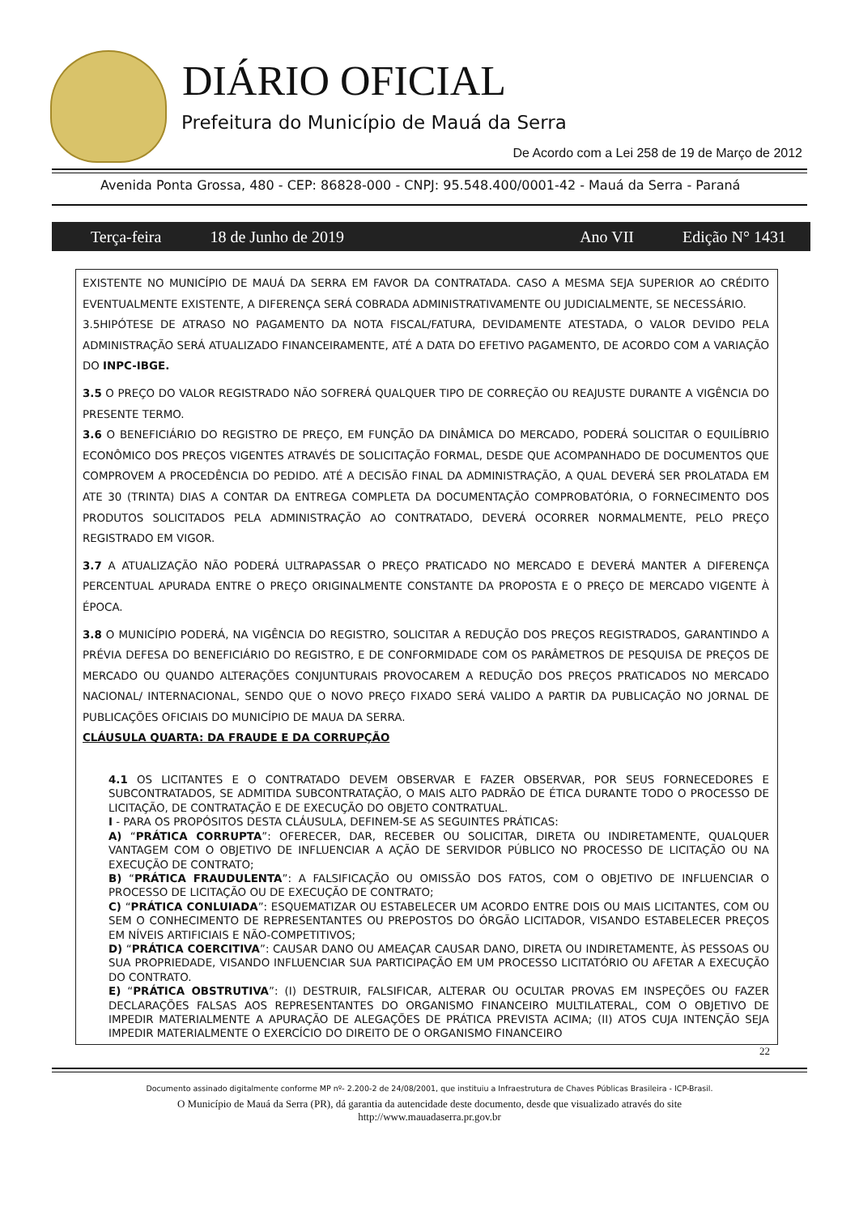DIÁRIO OFICIAL
Prefeitura do Município de Mauá da Serra
De Acordo com a Lei 258 de 19 de Março de 2012
Avenida Ponta Grossa, 480 - CEP: 86828-000 - CNPJ: 95.548.400/0001-42 - Mauá da Serra - Paraná
Terça-feira 18 de Junho de 2019 Ano VII Edição N° 1431
EXISTENTE NO MUNICÍPIO DE MAUÁ DA SERRA EM FAVOR DA CONTRATADA. CASO A MESMA SEJA SUPERIOR AO CRÉDITO EVENTUALMENTE EXISTENTE, A DIFERENÇA SERÁ COBRADA ADMINISTRATIVAMENTE OU JUDICIALMENTE, SE NECESSÁRIO.
3.5HIPÓTESE DE ATRASO NO PAGAMENTO DA NOTA FISCAL/FATURA, DEVIDAMENTE ATESTADA, O VALOR DEVIDO PELA ADMINISTRAÇÃO SERÁ ATUALIZADO FINANCEIRAMENTE, ATÉ A DATA DO EFETIVO PAGAMENTO, DE ACORDO COM A VARIAÇÃO DO INPC-IBGE.
3.5 O PREÇO DO VALOR REGISTRADO NÃO SOFRERÁ QUALQUER TIPO DE CORREÇÃO OU REAJUSTE DURANTE A VIGÊNCIA DO PRESENTE TERMO.
3.6 O BENEFICIÁRIO DO REGISTRO DE PREÇO, EM FUNÇÃO DA DINÂMICA DO MERCADO, PODERÁ SOLICITAR O EQUILÍBRIO ECONÔMICO DOS PREÇOS VIGENTES ATRAVÉS DE SOLICITAÇÃO FORMAL, DESDE QUE ACOMPANHADO DE DOCUMENTOS QUE COMPROVEM A PROCEDÊNCIA DO PEDIDO. ATÉ A DECISÃO FINAL DA ADMINISTRAÇÃO, A QUAL DEVERÁ SER PROLATADA EM ATE 30 (TRINTA) DIAS A CONTAR DA ENTREGA COMPLETA DA DOCUMENTAÇÃO COMPROBATÓRIA, O FORNECIMENTO DOS PRODUTOS SOLICITADOS PELA ADMINISTRAÇÃO AO CONTRATADO, DEVERÁ OCORRER NORMALMENTE, PELO PREÇO REGISTRADO EM VIGOR.
3.7 A ATUALIZAÇÃO NÃO PODERÁ ULTRAPASSAR O PREÇO PRATICADO NO MERCADO E DEVERÁ MANTER A DIFERENÇA PERCENTUAL APURADA ENTRE O PREÇO ORIGINALMENTE CONSTANTE DA PROPOSTA E O PREÇO DE MERCADO VIGENTE À ÉPOCA.
3.8 O MUNICÍPIO PODERÁ, NA VIGÊNCIA DO REGISTRO, SOLICITAR A REDUÇÃO DOS PREÇOS REGISTRADOS, GARANTINDO A PRÉVIA DEFESA DO BENEFICIÁRIO DO REGISTRO, E DE CONFORMIDADE COM OS PARÂMETROS DE PESQUISA DE PREÇOS DE MERCADO OU QUANDO ALTERAÇÕES CONJUNTURAIS PROVOCAREM A REDUÇÃO DOS PREÇOS PRATICADOS NO MERCADO NACIONAL/ INTERNACIONAL, SENDO QUE O NOVO PREÇO FIXADO SERÁ VALIDO A PARTIR DA PUBLICAÇÃO NO JORNAL DE PUBLICAÇÕES OFICIAIS DO MUNICÍPIO DE MAUA DA SERRA.
CLÁUSULA QUARTA: DA FRAUDE E DA CORRUPÇÃO
4.1 OS LICITANTES E O CONTRATADO DEVEM OBSERVAR E FAZER OBSERVAR, POR SEUS FORNECEDORES E SUBCONTRATADOS, SE ADMITIDA SUBCONTRATAÇÃO, O MAIS ALTO PADRÃO DE ÉTICA DURANTE TODO O PROCESSO DE LICITAÇÃO, DE CONTRATAÇÃO E DE EXECUÇÃO DO OBJETO CONTRATUAL.
I - PARA OS PROPÓSITOS DESTA CLÁUSULA, DEFINEM-SE AS SEGUINTES PRÁTICAS:
A) “PRÁTICA CORRUPTA”: OFERECER, DAR, RECEBER OU SOLICITAR, DIRETA OU INDIRETAMENTE, QUALQUER VANTAGEM COM O OBJETIVO DE INFLUENCIAR A AÇÃO DE SERVIDOR PÚBLICO NO PROCESSO DE LICITAÇÃO OU NA EXECUÇÃO DE CONTRATO;
B) “PRÁTICA FRAUDULENTA”: A FALSIFICAÇÃO OU OMISSÃO DOS FATOS, COM O OBJETIVO DE INFLUENCIAR O PROCESSO DE LICITAÇÃO OU DE EXECUÇÃO DE CONTRATO;
C) “PRÁTICA CONLUIADA”: ESQUEMATIZAR OU ESTABELECER UM ACORDO ENTRE DOIS OU MAIS LICITANTES, COM OU SEM O CONHECIMENTO DE REPRESENTANTES OU PREPOSTOS DO ÓRGÃO LICITADOR, VISANDO ESTABELECER PREÇOS EM NÍVEIS ARTIFICIAIS E NÃO-COMPETITIVOS;
D) “PRÁTICA COERCITIVA”: CAUSAR DANO OU AMEAÇAR CAUSAR DANO, DIRETA OU INDIRETAMENTE, ÀS PESSOAS OU SUA PROPRIEDADE, VISANDO INFLUENCIAR SUA PARTICIPAÇÃO EM UM PROCESSO LICITATÓRIO OU AFETAR A EXECUÇÃO DO CONTRATO.
E) “PRÁTICA OBSTRUTIVA”: (I) DESTRUIR, FALSIFICAR, ALTERAR OU OCULTAR PROVAS EM INSPEÇÕES OU FAZER DECLARAÇÕES FALSAS AOS REPRESENTANTES DO ORGANISMO FINANCEIRO MULTILATERAL, COM O OBJETIVO DE IMPEDIR MATERIALMENTE A APURAÇÃO DE ALEGAÇÕES DE PRÁTICA PREVISTA ACIMA; (II) ATOS CUJA INTENÇÃO SEJA IMPEDIR MATERIALMENTE O EXERCÍCIO DO DIREITO DE O ORGANISMO FINANCEIRO
22
Documento assinado digitalmente conforme MP nº- 2.200-2 de 24/08/2001, que instituiu a Infraestrutura de Chaves Públicas Brasileira - ICP-Brasil.
O Município de Mauá da Serra (PR), dá garantia da autencidade deste documento, desde que visualizado através do site
http://www.mauadaserra.pr.gov.br